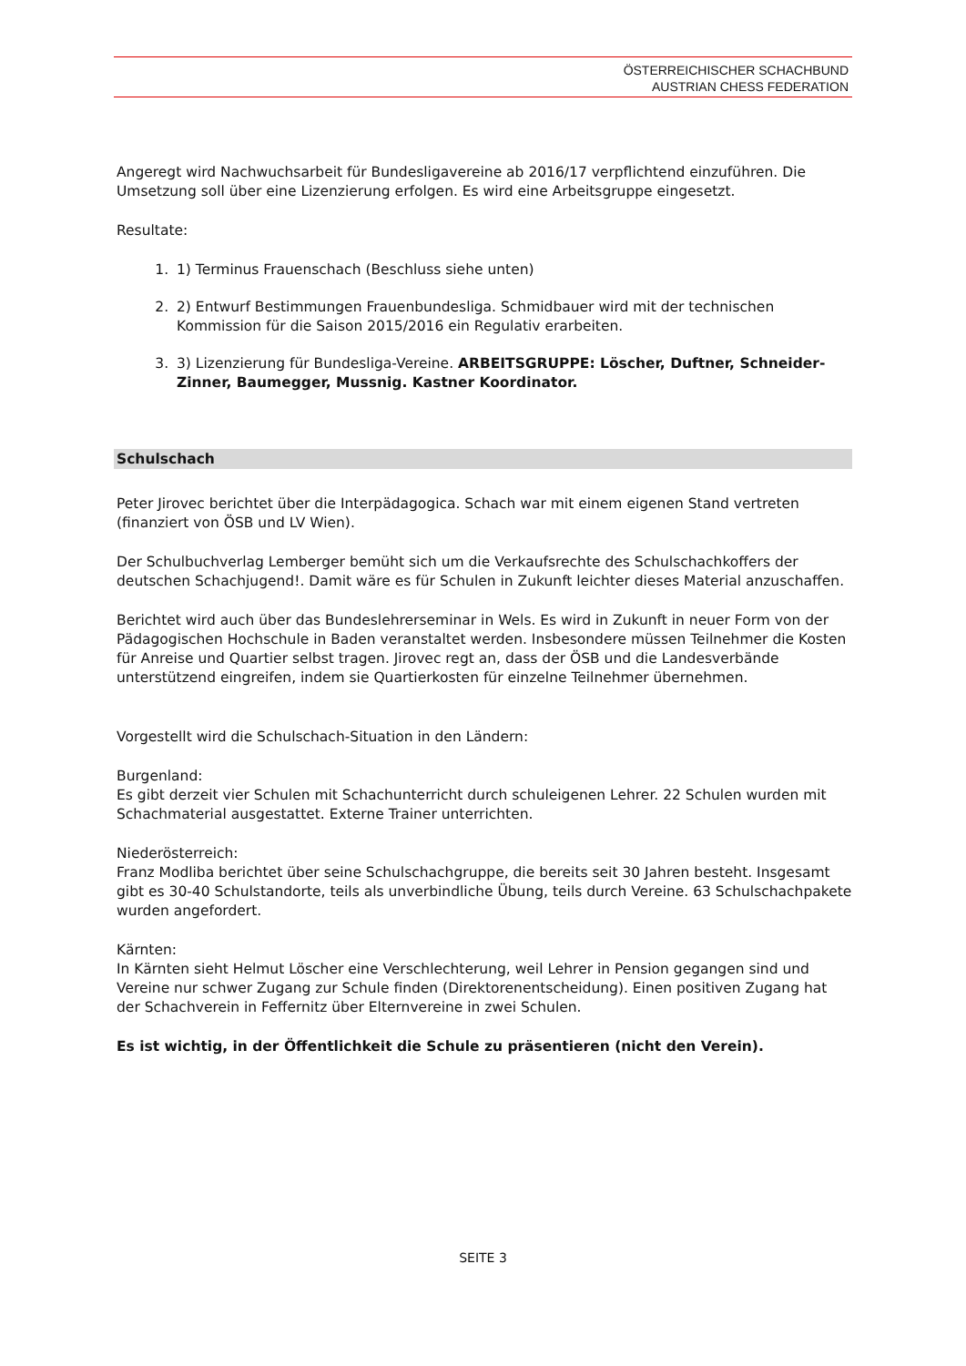ÖSTERREICHISCHER SCHACHBUND
AUSTRIAN CHESS FEDERATION
Angeregt wird Nachwuchsarbeit für Bundesligavereine ab 2016/17 verpflichtend einzuführen. Die Umsetzung soll über eine Lizenzierung erfolgen. Es wird eine Arbeitsgruppe eingesetzt.
Resultate:
1. 1) Terminus Frauenschach (Beschluss siehe unten)
2. 2) Entwurf Bestimmungen Frauenbundesliga. Schmidbauer wird mit der technischen Kommission für die Saison 2015/2016 ein Regulativ erarbeiten.
3. 3) Lizenzierung für Bundesliga-Vereine. ARBEITSGRUPPE: Löscher, Duftner, Schneider-Zinner, Baumegger, Mussnig. Kastner Koordinator.
Schulschach
Peter Jirovec berichtet über die Interpädagogica. Schach war mit einem eigenen Stand vertreten (finanziert von ÖSB und LV Wien).
Der Schulbuchverlag Lemberger bemüht sich um die Verkaufsrechte des Schulschachkoffers der deutschen Schachjugend!. Damit wäre es für Schulen in Zukunft leichter dieses Material anzuschaffen.
Berichtet wird auch über das Bundeslehrerseminar in Wels. Es wird in Zukunft in neuer Form von der Pädagogischen Hochschule in Baden veranstaltet werden. Insbesondere müssen Teilnehmer die Kosten für Anreise und Quartier selbst tragen. Jirovec regt an, dass der ÖSB und die Landesverbände unterstützend eingreifen, indem sie Quartierkosten für einzelne Teilnehmer übernehmen.
Vorgestellt wird die Schulschach-Situation in den Ländern:
Burgenland:
Es gibt derzeit vier Schulen mit Schachunterricht durch schuleigenen Lehrer. 22 Schulen wurden mit Schachmaterial ausgestattet. Externe Trainer unterrichten.
Niederösterreich:
Franz Modliba berichtet über seine Schulschachgruppe, die bereits seit 30 Jahren besteht. Insgesamt gibt es 30-40 Schulstandorte, teils als unverbindliche Übung, teils durch Vereine. 63 Schulschachpakete wurden angefordert.
Kärnten:
In Kärnten sieht Helmut Löscher eine Verschlechterung, weil Lehrer in Pension gegangen sind und Vereine nur schwer Zugang zur Schule finden (Direktorenentscheidung). Einen positiven Zugang hat der Schachverein in Feffernitz über Elternvereine in zwei Schulen.
Es ist wichtig, in der Öffentlichkeit die Schule zu präsentieren (nicht den Verein).
SEITE 3